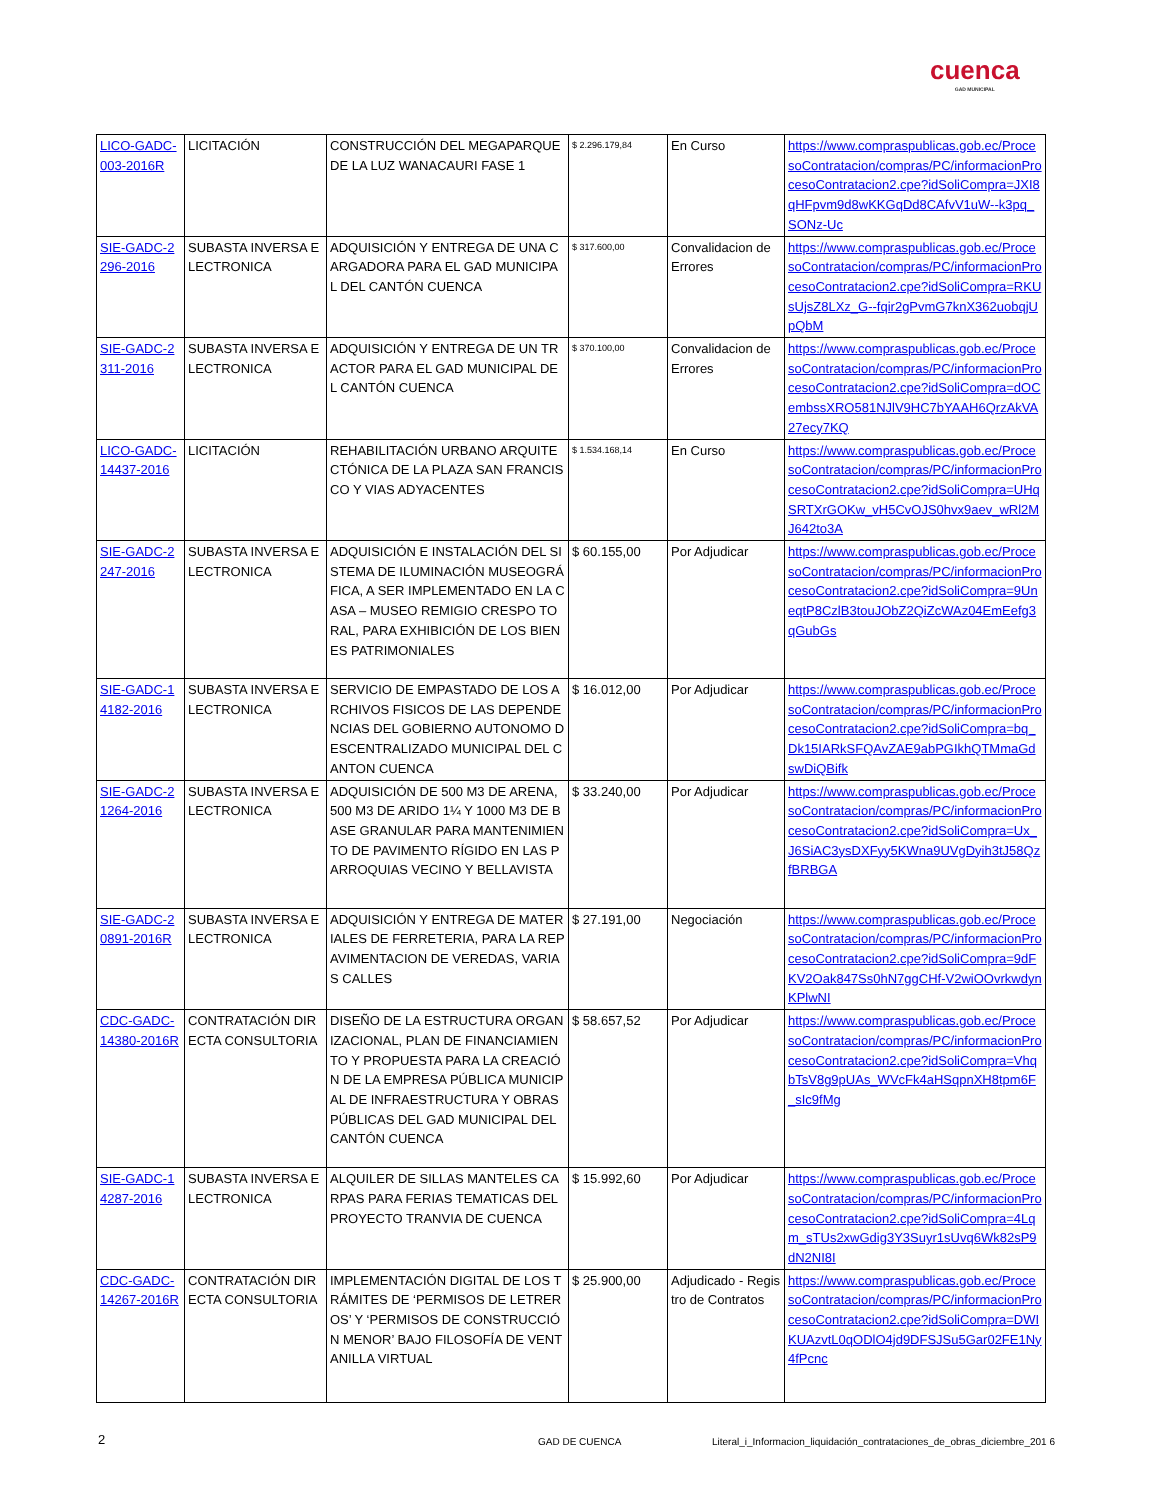cuenca
GAD MUNICIPAL
| LICO-GADC-003-2016R | LICITACIÓN | CONSTRUCCIÓN DEL MEGAPARQUE DE LA LUZ WANACAURI FASE 1 | $ 2.296.179,84 | En Curso | https://www.compraspublicas.gob.ec/ProcesoContratacion/compras/PC/informacionProcesoContratacion2.cpe?idSoliCompra=JXI8qHFpvm9d8wKKGqDd8CAfvV1uW--k3pq_SONz-Uc |
| SIE-GADC-2296-2016 | SUBASTA INVERSA ELECTRONICA | ADQUISICIÓN Y ENTREGA DE UNA CARGADORA PARA EL GAD MUNICIPAL DEL CANTÓN CUENCA | $ 317.600,00 | Convalidacion de Errores | https://www.compraspublicas.gob.ec/ProcesoContratacion/compras/PC/informacionProcesoContratacion2.cpe?idSoliCompra=RKUsUjsZ8LXz_G--fqir2gPvmG7knX362uobqjUpQbM |
| SIE-GADC-2311-2016 | SUBASTA INVERSA ELECTRONICA | ADQUISICIÓN Y ENTREGA DE UN TRACTOR PARA EL GAD MUNICIPAL DEL CANTÓN CUENCA | $ 370.100,00 | Convalidacion de Errores | https://www.compraspublicas.gob.ec/ProcesoContratacion/compras/PC/informacionProcesoContratacion2.cpe?idSoliCompra=dOCembssXRO581NJlV9HC7bYAAH6QrzAkVA27ecy7KQ |
| LICO-GADC-14437-2016 | LICITACIÓN | REHABILITACIÓN URBANO ARQUITECTÓNICA DE LA PLAZA SAN FRANCISCO Y VIAS ADYACENTES | $ 1.534.168,14 | En Curso | https://www.compraspublicas.gob.ec/ProcesoContratacion/compras/PC/informacionProcesoContratacion2.cpe?idSoliCompra=UHqSRTXrGOKw_vH5CvOJS0hvx9aev_wRl2MJ642to3A |
| SIE-GADC-2247-2016 | SUBASTA INVERSA ELECTRONICA | ADQUISICIÓN E INSTALACIÓN DEL SISTEMA DE ILUMINACIÓN MUSEOGRÁFICA, A SER IMPLEMENTADO EN LA CASA – MUSEO REMIGIO CRESPO TORAL, PARA EXHIBICIÓN DE LOS BIENES PATRIMONIALES | $ 60.155,00 | Por Adjudicar | https://www.compraspublicas.gob.ec/ProcesoContratacion/compras/PC/informacionProcesoContratacion2.cpe?idSoliCompra=9UneqtP8CzlB3touJObZ2QiZcWAz04EmEefg3qGubGs |
| SIE-GADC-14182-2016 | SUBASTA INVERSA ELECTRONICA | SERVICIO DE EMPASTADO DE LOS ARCHIVOS FISICOS DE LAS DEPENDENCIAS DEL GOBIERNO AUTONOMO DESCENTRALIZADO MUNICIPAL DEL CANTON CUENCA | $ 16.012,00 | Por Adjudicar | https://www.compraspublicas.gob.ec/ProcesoContratacion/compras/PC/informacionProcesoContratacion2.cpe?idSoliCompra=bq_Dk15IARkSFQAvZAE9abPGIkhQTMmaGdswDiQBifk |
| SIE-GADC-21264-2016 | SUBASTA INVERSA ELECTRONICA | ADQUISICIÓN DE 500 M3 DE ARENA, 500 M3 DE ARIDO 1¼ Y 1000 M3 DE BASE GRANULAR PARA MANTENIMIENTO DE PAVIMENTO RÍGIDO EN LAS PARROQUIAS VECINO Y BELLAVISTA | $ 33.240,00 | Por Adjudicar | https://www.compraspublicas.gob.ec/ProcesoContratacion/compras/PC/informacionProcesoContratacion2.cpe?idSoliCompra=Ux_J6SiAC3ysDXFyy5KWna9UVgDyih3tJ58QzfBRBGA |
| SIE-GADC-20891-2016R | SUBASTA INVERSA ELECTRONICA | ADQUISICIÓN Y ENTREGA DE MATERIALES DE FERRETERIA, PARA LA REPAVIMENTACION DE VEREDAS, VARIAS CALLES | $ 27.191,00 | Negociación | https://www.compraspublicas.gob.ec/ProcesoContratacion/compras/PC/informacionProcesoContratacion2.cpe?idSoliCompra=9dFKV2Oak847Ss0hN7ggCHf-V2wiOOvrkwdynKPlwNI |
| CDC-GADC-14380-2016R | CONTRATACIÓN DIRECTA CONSULTORIA | DISEÑO DE LA ESTRUCTURA ORGANIZACIONAL, PLAN DE FINANCIAMIENTO Y PROPUESTA PARA LA CREACIÓN DE LA EMPRESA PÚBLICA MUNICIPAL DE INFRAESTRUCTURA Y OBRAS PÚBLICAS DEL GAD MUNICIPAL DEL CANTÓN CUENCA | $ 58.657,52 | Por Adjudicar | https://www.compraspublicas.gob.ec/ProcesoContratacion/compras/PC/informacionProcesoContratacion2.cpe?idSoliCompra=VhqbTsV8g9pUAs_WVcFk4aHSqpnXH8tpm6F_sIc9fMg |
| SIE-GADC-14287-2016 | SUBASTA INVERSA ELECTRONICA | ALQUILER DE SILLAS MANTELES CARPAS PARA FERIAS TEMATICAS DEL PROYECTO TRANVIA DE CUENCA | $ 15.992,60 | Por Adjudicar | https://www.compraspublicas.gob.ec/ProcesoContratacion/compras/PC/informacionProcesoContratacion2.cpe?idSoliCompra=4Lqm_sTUs2xwGdig3Y3Suyr1sUvq6Wk82sP9dN2NI8I |
| CDC-GADC-14267-2016R | CONTRATACIÓN DIRECTA CONSULTORIA | IMPLEMENTACIÓN DIGITAL DE LOS TRÁMITES DE ‘PERMISOS DE LETREROS’ Y ‘PERMISOS DE CONSTRUCCIÓN MENOR’ BAJO FILOSOFÍA DE VENTANILLA VIRTUAL | $ 25.900,00 | Adjudicado - Registro de Contratos | https://www.compraspublicas.gob.ec/ProcesoContratacion/compras/PC/informacionProcesoContratacion2.cpe?idSoliCompra=DWIKUAzvtL0qODlO4jd9DFSJSu5Gar02FE1Ny4fPcnc |
2 GAD DE CUENCA
Literal_i_Informacion_liquidación_contrataciones_de_obras_diciembre_201 6